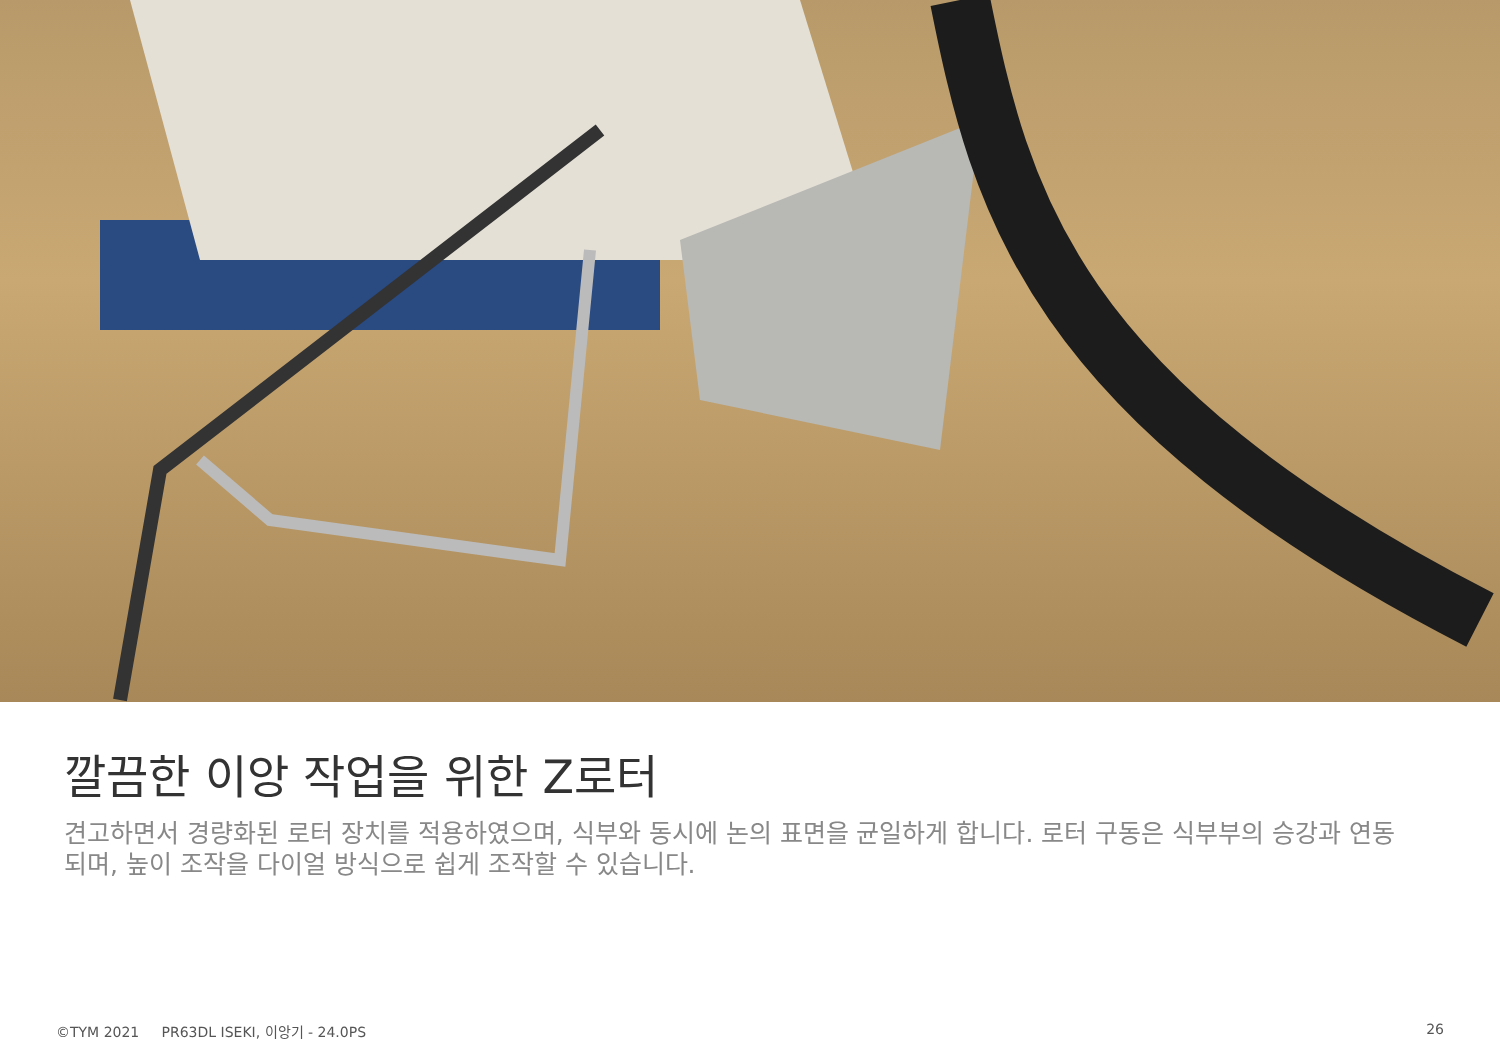깔끔한 이앙 작업을 위한 Z로터
견고하면서 경량화된 로터 장치를 적용하였으며, 식부와 동시에 논의 표면을 균일하게 합니다. 로터 구동은 식부부의 승강과 연동되며, 높이 조작을 다이얼 방식으로 쉽게 조작할 수 있습니다.
©TYM 2021 PR63DL ISEKI, 이앙기 - 24.0PS 26